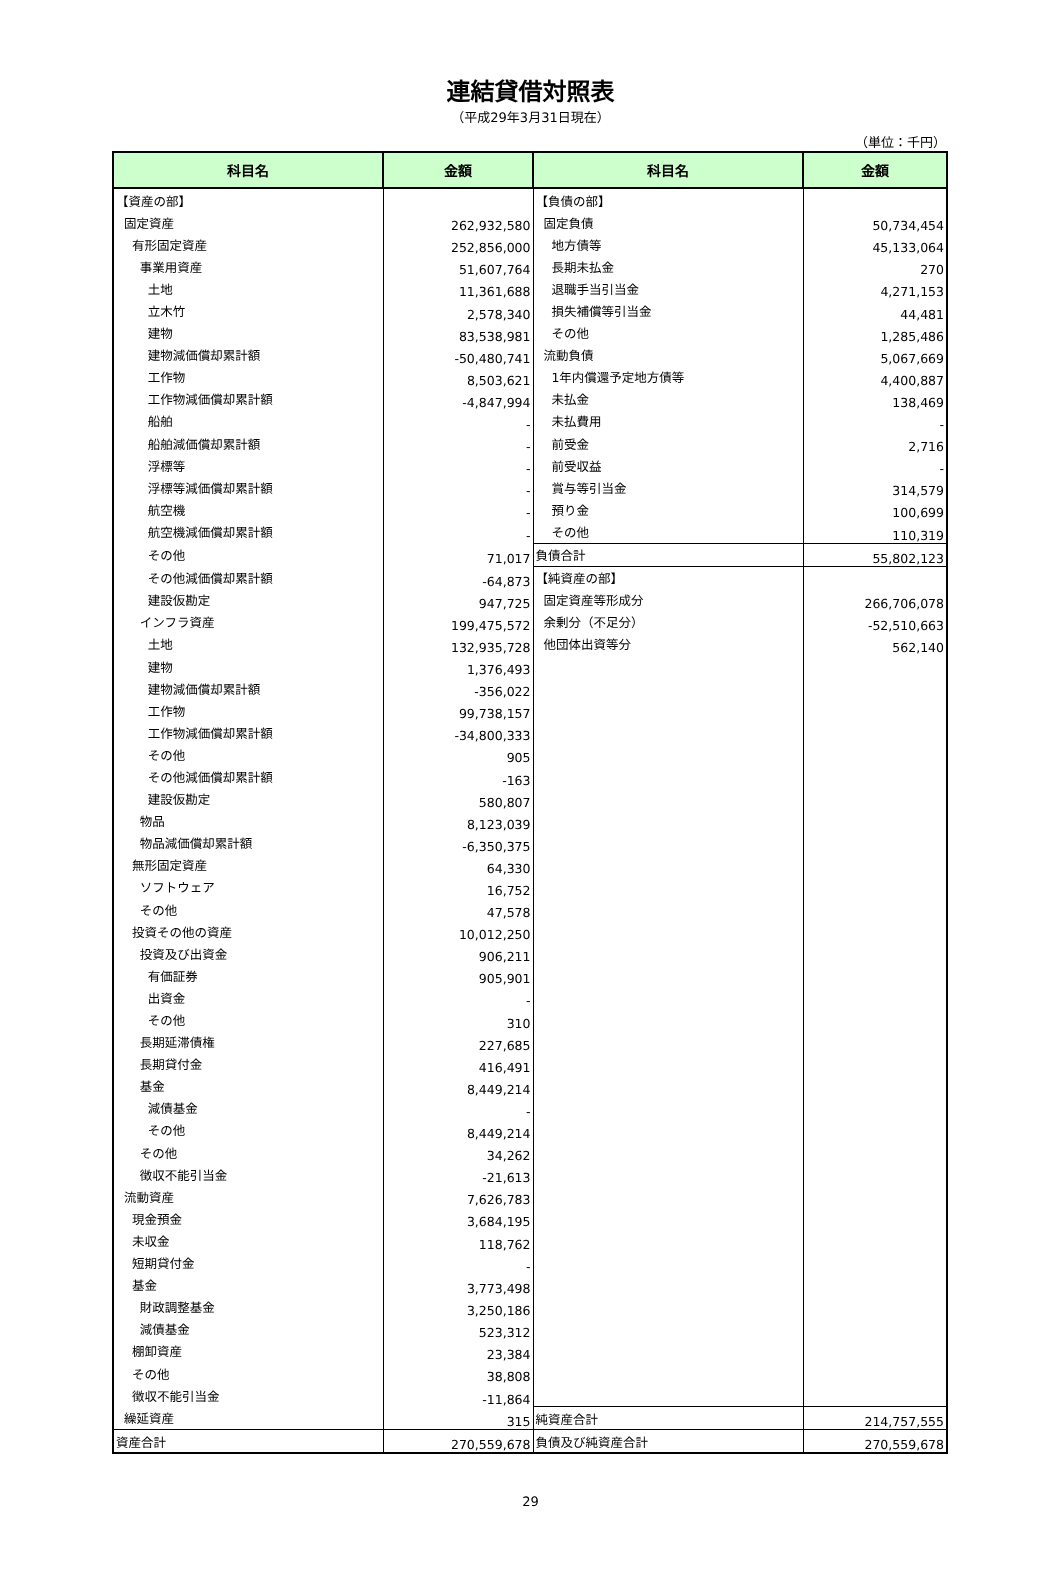連結貸借対照表
（平成29年3月31日現在）
（単位：千円）
| 科目名 | 金額 | 科目名 | 金額 |
| --- | --- | --- | --- |
| 【資産の部】 | | 【負債の部】 | |
| 固定資産 | 262,932,580 | 固定負債 | 50,734,454 |
| 有形固定資産 | 252,856,000 | 地方債等 | 45,133,064 |
| 事業用資産 | 51,607,764 | 長期未払金 | 270 |
| 土地 | 11,361,688 | 退職手当引当金 | 4,271,153 |
| 立木竹 | 2,578,340 | 損失補償等引当金 | 44,481 |
| 建物 | 83,538,981 | その他 | 1,285,486 |
| 建物減価償却累計額 | -50,480,741 | 流動負債 | 5,067,669 |
| 工作物 | 8,503,621 | 1年内償還予定地方債等 | 4,400,887 |
| 工作物減価償却累計額 | -4,847,994 | 未払金 | 138,469 |
| 船舶 | - | 未払費用 | - |
| 船舶減価償却累計額 | - | 前受金 | 2,716 |
| 浮標等 | - | 前受収益 | - |
| 浮標等減価償却累計額 | - | 賞与等引当金 | 314,579 |
| 航空機 | - | 預り金 | 100,699 |
| 航空機減価償却累計額 | - | その他 | 110,319 |
| その他 | 71,017 | 負債合計 | 55,802,123 |
| その他減価償却累計額 | -64,873 | 【純資産の部】 | |
| 建設仮勘定 | 947,725 | 固定資産等形成分 | 266,706,078 |
| インフラ資産 | 199,475,572 | 余剰分（不足分） | -52,510,663 |
| 土地 | 132,935,728 | 他団体出資等分 | 562,140 |
| 建物 | 1,376,493 | | |
| 建物減価償却累計額 | -356,022 | | |
| 工作物 | 99,738,157 | | |
| 工作物減価償却累計額 | -34,800,333 | | |
| その他 | 905 | | |
| その他減価償却累計額 | -163 | | |
| 建設仮勘定 | 580,807 | | |
| 物品 | 8,123,039 | | |
| 物品減価償却累計額 | -6,350,375 | | |
| 無形固定資産 | 64,330 | | |
| ソフトウェア | 16,752 | | |
| その他 | 47,578 | | |
| 投資その他の資産 | 10,012,250 | | |
| 投資及び出資金 | 906,211 | | |
| 有価証券 | 905,901 | | |
| 出資金 | - | | |
| その他 | 310 | | |
| 長期延滞債権 | 227,685 | | |
| 長期貸付金 | 416,491 | | |
| 基金 | 8,449,214 | | |
| 減債基金 | - | | |
| その他 | 8,449,214 | | |
| その他 | 34,262 | | |
| 徴収不能引当金 | -21,613 | | |
| 流動資産 | 7,626,783 | | |
| 現金預金 | 3,684,195 | | |
| 未収金 | 118,762 | | |
| 短期貸付金 | - | | |
| 基金 | 3,773,498 | | |
| 財政調整基金 | 3,250,186 | | |
| 減債基金 | 523,312 | | |
| 棚卸資産 | 23,384 | | |
| その他 | 38,808 | | |
| 徴収不能引当金 | -11,864 | | |
| 繰延資産 | 315 | 純資産合計 | 214,757,555 |
| 資産合計 | 270,559,678 | 負債及び純資産合計 | 270,559,678 |
29